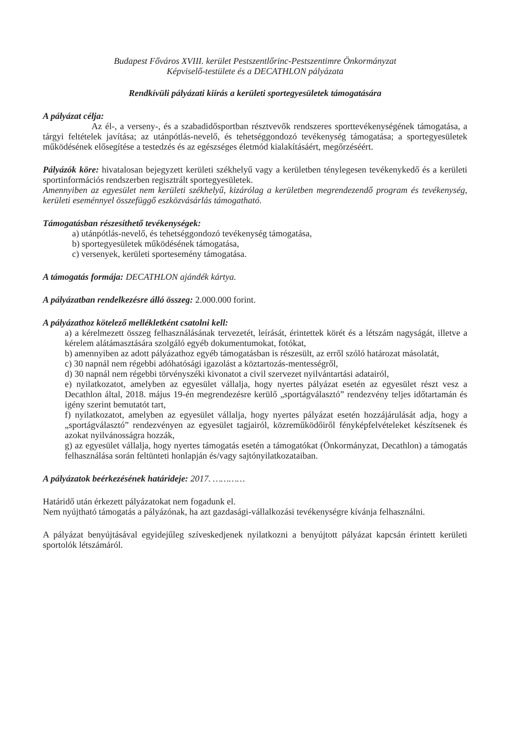Budapest Főváros XVIII. kerület Pestszentlőrinc-Pestszentimre Önkormányzat
Képviselő-testülete és a DECATHLON pályázata
Rendkívüli pályázati kiírás a kerületi sportegyesületek támogatására
A pályázat célja:
Az él-, a verseny-, és a szabadidősportban résztvevők rendszeres sporttevékenységének támogatása, a tárgyi feltételek javítása; az utánpótlás-nevelő, és tehetséggondozó tevékenység támogatása; a sportegyesületek működésének elősegítése a testedzés és az egészséges életmód kialakításáért, megőrzéséért.
Pályázók köre: hivatalosan bejegyzett kerületi székhelyű vagy a kerületben ténylegesen tevékenykedő és a kerületi sportinformációs rendszerben regisztrált sportegyesületek.
Amennyiben az egyesület nem kerületi székhelyű, kizárólag a kerületben megrendezendő program és tevékenység, kerületi eseménnyel összefüggő eszközvásárlás támogatható.
Támogatásban részesíthető tevékenységek:
a) utánpótlás-nevelő, és tehetséggondozó tevékenység támogatása,
b) sportegyesületek működésének támogatása,
c) versenyek, kerületi sportesemény támogatása.
A támogatás formája: DECATHLON ajándék kártya.
A pályázatban rendelkezésre álló összeg: 2.000.000 forint.
A pályázathoz kötelező mellékletként csatolni kell:
a) a kérelmezett összeg felhasználásának tervezetét, leírását, érintettek körét és a létszám nagyságát, illetve a kérelem alátámasztására szolgáló egyéb dokumentumokat, fotókat,
b) amennyiben az adott pályázathoz egyéb támogatásban is részesült, az erről szóló határozat másolatát,
c) 30 napnál nem régebbi adóhatósági igazolást a köztartozás-mentességről,
d) 30 napnál nem régebbi törvényszéki kivonatot a civil szervezet nyilvántartási adatairól,
e) nyilatkozatot, amelyben az egyesület vállalja, hogy nyertes pályázat esetén az egyesület részt vesz a Decathlon által, 2018. május 19-én megrendezésre kerülő „sportágválasztó” rendezvény teljes időtartamán és igény szerint bemutatót tart,
f) nyilatkozatot, amelyben az egyesület vállalja, hogy nyertes pályázat esetén hozzájárulását adja, hogy a „sportágválasztó” rendezvényen az egyesület tagjairól, közreműködőiről fényképfelvételeket készítsenek és azokat nyilvánosságra hozzák,
g) az egyesület vállalja, hogy nyertes támogatás esetén a támogatókat (Önkormányzat, Decathlon) a támogatás felhasználása során feltünteti honlapján és/vagy sajtónyilatkozataiban.
A pályázatok beérkezésének határideje: 2017. …………
Határidő után érkezett pályázatokat nem fogadunk el.
Nem nyújtható támogatás a pályázónak, ha azt gazdasági-vállalkozási tevékenységre kívánja felhasználni.
A pályázat benyújtásával egyidejűleg szíveskedjenek nyilatkozni a benyújtott pályázat kapcsán érintett kerületi sportolók létszámáról.